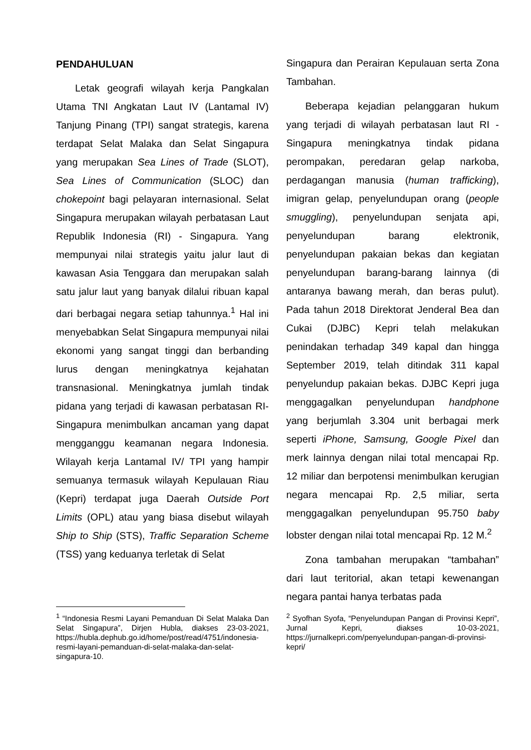PENDAHULUAN
Letak geografi wilayah kerja Pangkalan Utama TNI Angkatan Laut IV (Lantamal IV) Tanjung Pinang (TPI) sangat strategis, karena terdapat Selat Malaka dan Selat Singapura yang merupakan Sea Lines of Trade (SLOT), Sea Lines of Communication (SLOC) dan chokepoint bagi pelayaran internasional. Selat Singapura merupakan wilayah perbatasan Laut Republik Indonesia (RI) - Singapura. Yang mempunyai nilai strategis yaitu jalur laut di kawasan Asia Tenggara dan merupakan salah satu jalur laut yang banyak dilalui ribuan kapal dari berbagai negara setiap tahunnya.<sup>1</sup> Hal ini menyebabkan Selat Singapura mempunyai nilai ekonomi yang sangat tinggi dan berbanding lurus dengan meningkatnya kejahatan transnasional. Meningkatnya jumlah tindak pidana yang terjadi di kawasan perbatasan RI-Singapura menimbulkan ancaman yang dapat mengganggu keamanan negara Indonesia. Wilayah kerja Lantamal IV/ TPI yang hampir semuanya termasuk wilayah Kepulauan Riau (Kepri) terdapat juga Daerah Outside Port Limits (OPL) atau yang biasa disebut wilayah Ship to Ship (STS), Traffic Separation Scheme (TSS) yang keduanya terletak di Selat
<sup>1</sup> “Indonesia Resmi Layani Pemanduan Di Selat Malaka Dan Selat Singapura”, Dirjen Hubla, diakses 23-03-2021, https://hubla.dephub.go.id/home/post/read/4751/indonesia-resmi-layani-pemanduan-di-selat-malaka-dan-selat-singapura-10.
Singapura dan Perairan Kepulauan serta Zona Tambahan.
Beberapa kejadian pelanggaran hukum yang terjadi di wilayah perbatasan laut RI - Singapura meningkatnya tindak pidana perompakan, peredaran gelap narkoba, perdagangan manusia (human trafficking), imigran gelap, penyelundupan orang (people smuggling), penyelundupan senjata api, penyelundupan barang elektronik, penyelundupan pakaian bekas dan kegiatan penyelundupan barang-barang lainnya (di antaranya bawang merah, dan beras pulut). Pada tahun 2018 Direktorat Jenderal Bea dan Cukai (DJBC) Kepri telah melakukan penindakan terhadap 349 kapal dan hingga September 2019, telah ditindak 311 kapal penyelundup pakaian bekas. DJBC Kepri juga menggagalkan penyelundupan handphone yang berjumlah 3.304 unit berbagai merk seperti iPhone, Samsung, Google Pixel dan merk lainnya dengan nilai total mencapai Rp. 12 miliar dan berpotensi menimbulkan kerugian negara mencapai Rp. 2,5 miliar, serta menggagalkan penyelundupan 95.750 baby lobster dengan nilai total mencapai Rp. 12 M.<sup>2</sup>
Zona tambahan merupakan “tambahan” dari laut teritorial, akan tetapi kewenangan negara pantai hanya terbatas pada
<sup>2</sup> Syofhan Syofa, “Penyelundupan Pangan di Provinsi Kepri”, Jurnal Kepri, diakses 10-03-2021, https://jurnalkepri.com/penyelundupan-pangan-di-provinsi-kepri/